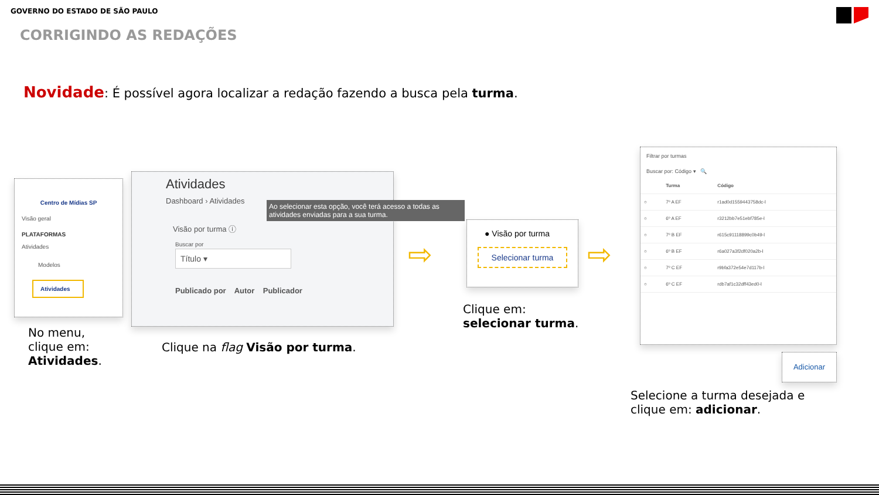GOVERNO DO ESTADO DE SÃO PAULO
CORRIGINDO AS REDAÇÕES
Novidade: É possível agora localizar a redação fazendo a busca pela turma.
Centro de Mídias SP
Visão geral
PLATAFORMAS
Atividades
Modelos
Atividades
No menu,
clique em:
Atividades.
Atividades
Dashboard › Atividades
Ao selecionar esta opção, você terá acesso a todas as atividades enviadas para a sua turma.
Visão por turma ⓘ
Buscar por
Título ▾
Publicado por Autor Publicador
Clique na flag Visão por turma.
⇨
● Visão por turma
Selecionar turma
Clique em:
selecionar turma.
⇨
Filtrar por turmas
Buscar por: Código ▾ 🔍
| | Turma | Código |
| --- | --- | --- |
| ○ | 7º A EF | r1ad0d1559443758dc-l |
| ○ | 6º A EF | r3212bb7e51ebf785e-l |
| ○ | 7º B EF | r615c91118899c0b49-l |
| ○ | 6º B EF | r6a027a3f2df020a2b-l |
| ○ | 7º C EF | r9bfa372e54e7d117b-l |
| ○ | 6º C EF | rdb7af1c32dff43ed0-l |
Adicionar
Selecione a turma desejada e
clique em: adicionar.